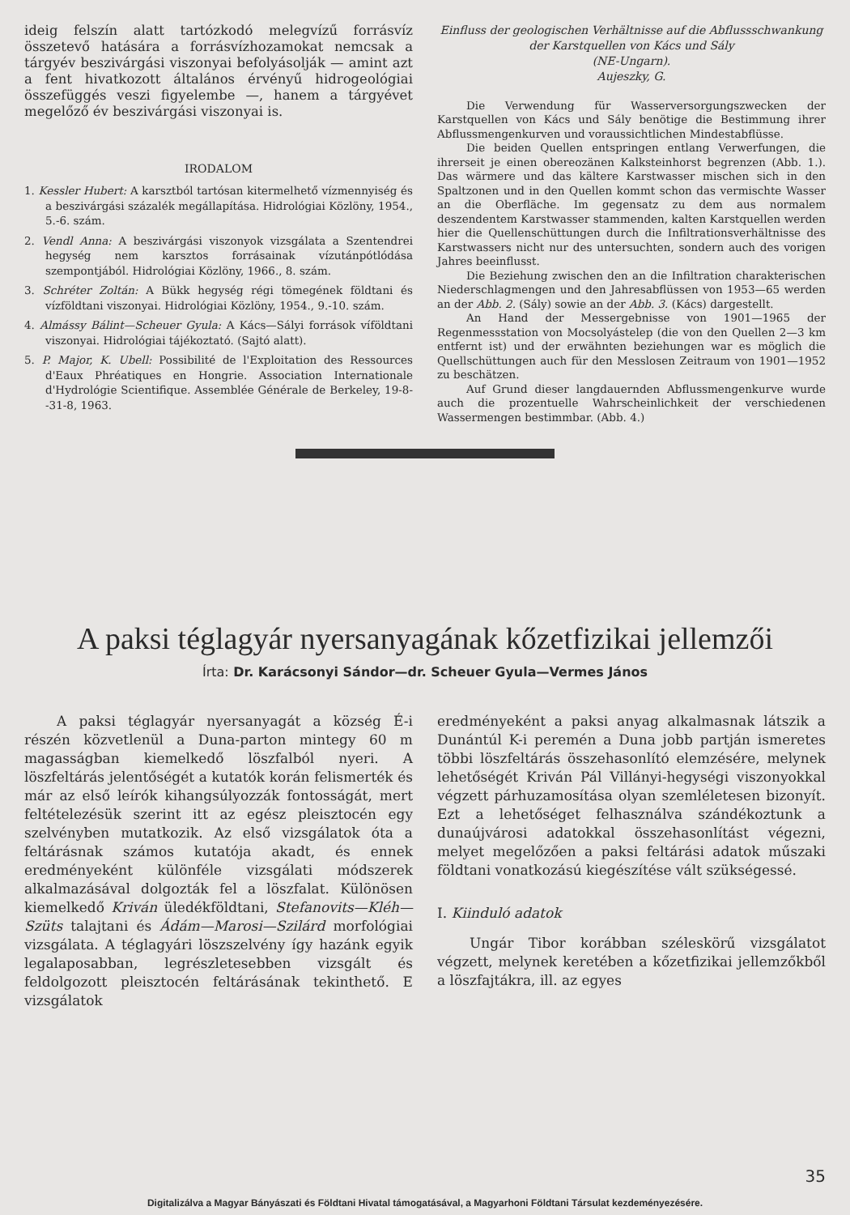ideig felszín alatt tartózkodó melegvízű forrásvíz összetevő hatására a forrásvízhozamokat nemcsak a tárgyév beszivárgási viszonyai befolyásolják — amint azt a fent hivatkozott általános érvényű hidrogeológiai összefüggés veszi figyelembe —, hanem a tárgyévet megelőző év beszivárgási viszonyai is.
IRODALOM
1. Kessler Hubert: A karsztból tartósan kitermelhető vízmennyiség és a beszivárgási százalék megállapítása. Hidrológiai Közlöny, 1954., 5.-6. szám.
2. Vendl Anna: A beszivárgási viszonyok vizsgálata a Szentendrei hegység nem karsztos forrásainak vízutánpótlódása szempontjából. Hidrológiai Közlöny, 1966., 8. szám.
3. Schréter Zoltán: A Bükk hegység régi tömegének földtani és vízföldtani viszonyai. Hidrológiai Közlöny, 1954., 9.-10. szám.
4. Almássy Bálint—Scheuer Gyula: A Kács—Sályi források víföldtani viszonyai. Hidrológiai tájékoztató. (Sajtó alatt).
5. P. Major, K. Ubell: Possibilité de l'Exploitation des Ressources d'Eaux Phréatiques en Hongrie. Association Internationale d'Hydrológie Scientifique. Assemblée Générale de Berkeley, 19-8--31-8, 1963.
Einfluss der geologischen Verhältnisse auf die Abflussschwankung der Karstquellen von Kács und Sály
(NE-Ungarn).
Aujeszky, G.
Die Verwendung für Wasserversorgungszwecken der Karstquellen von Kács und Sály benötige die Bestimmung ihrer Abflussmengenkurven und voraussichtlichen Mindestabflüsse.
Die beiden Quellen entspringen entlang Verwerfungen, die ihrerseit je einen obereozänen Kalksteinhorst begrenzen (Abb. 1.). Das wärmere und das kältere Karstwasser mischen sich in den Spaltzonen und in den Quellen kommt schon das vermischte Wasser an die Oberfläche. Im gegensatz zu dem aus normalem deszendentem Karstwasser stammenden, kalten Karstquellen werden hier die Quellenschüttungen durch die Infiltrationsverhältnisse des Karstwassers nicht nur des untersuchten, sondern auch des vorigen Jahres beeinflusst.
Die Beziehung zwischen den an die Infiltration charakterischen Niederschlagmengen und den Jahresabflüssen von 1953—65 werden an der Abb. 2. (Sály) sowie an der Abb. 3. (Kács) dargestellt.
An Hand der Messergebnisse von 1901—1965 der Regenmessstation von Mocsolyástelep (die von den Quellen 2—3 km entfernt ist) und der erwähnten beziehungen war es möglich die Quellschüttungen auch für den Messlosen Zeitraum von 1901—1952 zu beschätzen.
Auf Grund dieser langdauernden Abflussmengenkurve wurde auch die prozentuelle Wahrscheinlichkeit der verschiedenen Wassermengen bestimmbar. (Abb. 4.)
A paksi téglagyár nyersanyagának kőzetfizikai jellemzői
Írta: Dr. Karácsonyi Sándor—dr. Scheuer Gyula—Vermes János
A paksi téglagyár nyersanyagát a község É-i részén közvetlenül a Duna-parton mintegy 60 m magasságban kiemelkedő löszfalból nyeri. A löszfeltárás jelentőségét a kutatók korán felismerték és már az első leírók kihangsúlyozzák fontosságát, mert feltételezésük szerint itt az egész pleisztocén egy szelvényben mutatkozik. Az első vizsgálatok óta a feltárásnak számos kutatója akadt, és ennek eredményeként különféle vizsgálati módszerek alkalmazásával dolgozták fel a löszfalat. Különösen kiemelkedő Kriván üledékföldtani, Stefanovits—Kléh—Szüts talajtani és Ádám—Marosi—Szilárd morfológiai vizsgálata. A téglagyári löszszelvény így hazánk egyik legalaposabban, legrészletesebben vizsgált és feldolgozott pleisztocén feltárásának tekinthető. E vizsgálatok
eredményeként a paksi anyag alkalmasnak látszik a Dunántúl K-i peremén a Duna jobb partján ismeretes többi löszfeltárás összehasonlító elemzésére, melynek lehetőségét Kriván Pál Villányi-hegységi viszonyokkal végzett párhuzamosítása olyan szemléletesen bizonyít. Ezt a lehetőséget felhasználva szándékoztunk a dunaújvárosi adatokkal összehasonlítást végezni, melyet megelőzően a paksi feltárási adatok műszaki földtani vonatkozású kiegészítése vált szükségessé.
I. Kiinduló adatok
Ungár Tibor korábban széleskörű vizsgálatot végzett, melynek keretében a kőzetfizikai jellemzőkből a löszfajtákra, ill. az egyes
35
Digitalizálva a Magyar Bányászati és Földtani Hivatal támogatásával, a Magyarhoni Földtani Társulat kezdeményezésére.